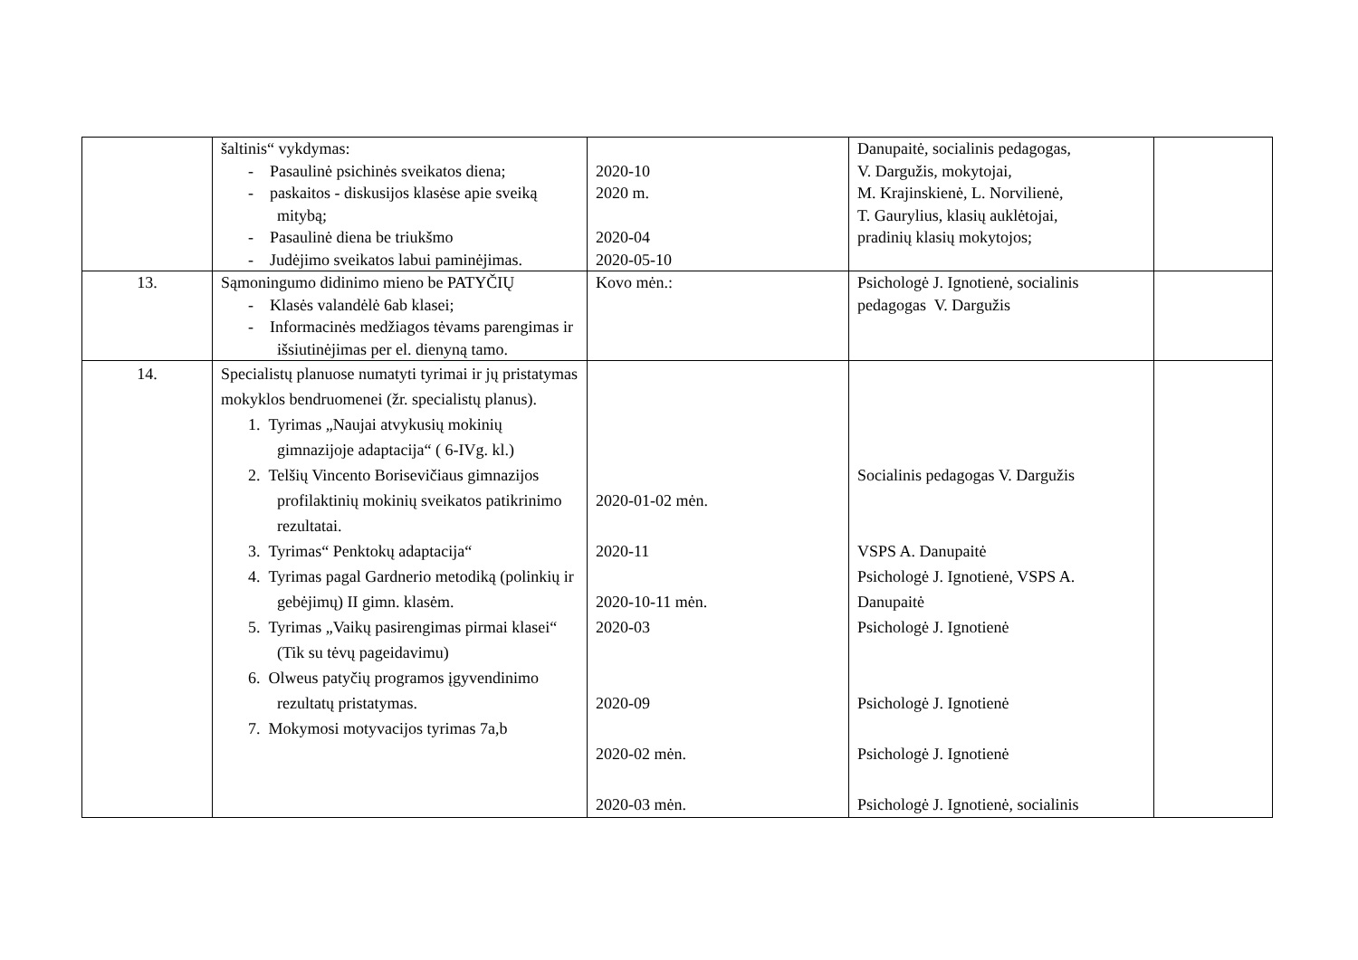| | šaltinis“ vykdymas: - Pasaulinė psichinės sveikatos diena; - paskaitos - diskusijos klasėse apie sveiką mitybą; - Pasaulinė diena be triukšmo - Judėjimo sveikatos labui paminėjimas. | 2020-10 2020 m. 2020-04 2020-05-10 | Danupaitė, socialinis pedagogas, V. Dargužis, mokytojai, M. Krajinskienė, L. Norvilienė, T. Gaurylius, klasių auklėtojai, pradinių klasių mokytojos; | |
| 13. | Sąmoningumo didinimo mieno be PATYČIŲ - Klasės valandėlė 6ab klasei; - Informacinės medžiagos tėvams parengimas ir išsiutinėjimas per el. dienyną tamo. | Kovo mėn.: | Psichologė J. Ignotienė, socialinis pedagogas V. Dargužis | |
| 14. | Specialistų planuose numatyti tyrimai ir jų pristatymas mokyklos bendruomenei (žr. specialistų planus). 1. Tyrimas „Naujai atvykusių mokinių gimnazijoje adaptacija“ ( 6-IVg. kl.) 2. Telšių Vincento Borisevičiaus gimnazijos profilaktinių mokinių sveikatos patikrinimo rezultatai. 3. Tyrimas“ Penktokų adaptacija“ 4. Tyrimas pagal Gardnerio metodiką (polinkių ir gebėjimų) II gimn. klasėm. 5. Tyrimas „Vaikų pasirengimas pirmai klasei“ (Tik su tėvų pageidavimu) 6. Olweus patyčių programos įgyvendinimo rezultatų pristatymas. 7. Mokymosi motyvacijos tyrimas 7a,b | 2020-01-02 mėn. 2020-11 2020-10-11 mėn. 2020-03 2020-09 2020-02 mėn. 2020-03 mėn. | Socialinis pedagogas V. Dargužis VSPS A. Danupaitė Psichologė J. Ignotienė, VSPS A. Danupaitė Psichologė J. Ignotienė Psichologė J. Ignotienė Psichologė J. Ignotienė Psichologė J. Ignotienė, socialinis | |